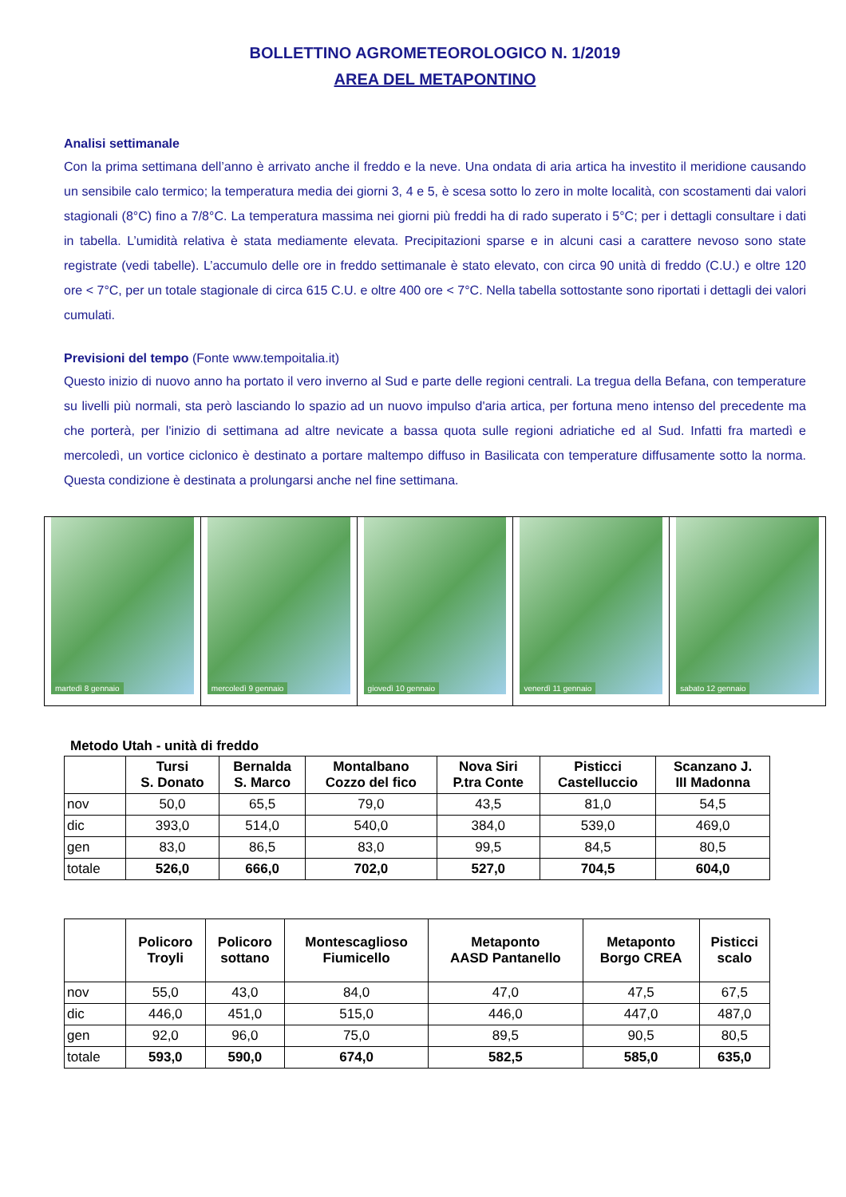BOLLETTINO AGROMETEOROLOGICO N. 1/2019
AREA DEL METAPONTINO
Analisi settimanale
Con la prima settimana dell’anno è arrivato anche il freddo e la neve. Una ondata di aria artica ha investito il meridione causando un sensibile calo termico; la temperatura media dei giorni 3, 4 e 5, è scesa sotto lo zero in molte località, con scostamenti dai valori stagionali (8°C) fino a 7/8°C. La temperatura massima nei giorni più freddi ha di rado superato i 5°C; per i dettagli consultare i dati in tabella. L’umidità relativa è stata mediamente elevata. Precipitazioni sparse e in alcuni casi a carattere nevoso sono state registrate (vedi tabelle). L’accumulo delle ore in freddo settimanale è stato elevato, con circa 90 unità di freddo (C.U.) e oltre 120 ore < 7°C, per un totale stagionale di circa 615 C.U. e oltre 400 ore < 7°C. Nella tabella sottostante sono riportati i dettagli dei valori cumulati.
Previsioni del tempo (Fonte www.tempoitalia.it)
Questo inizio di nuovo anno ha portato il vero inverno al Sud e parte delle regioni centrali. La tregua della Befana, con temperature su livelli più normali, sta però lasciando lo spazio ad un nuovo impulso d'aria artica, per fortuna meno intenso del precedente ma che porterà, per l'inizio di settimana ad altre nevicate a bassa quota sulle regioni adriatiche ed al Sud. Infatti fra martedì e mercoledì, un vortice ciclonico è destinato a portare maltempo diffuso in Basilicata con temperature diffusamente sotto la norma. Questa condizione è destinata a prolungarsi anche nel fine settimana.
martedì 8 gennaio
mercoledì 9 gennaio
giovedì 10 gennaio
venerdì 11 gennaio
sabato 12 gennaio
Metodo Utah - unità di freddo
| | Tursi S. Donato | Bernalda S. Marco | Montalbano Cozzo del fico | Nova Siri P.tra Conte | Pisticci Castelluccio | Scanzano J. III Madonna |
| --- | --- | --- | --- | --- | --- | --- |
| nov | 50,0 | 65,5 | 79,0 | 43,5 | 81,0 | 54,5 |
| dic | 393,0 | 514,0 | 540,0 | 384,0 | 539,0 | 469,0 |
| gen | 83,0 | 86,5 | 83,0 | 99,5 | 84,5 | 80,5 |
| totale | 526,0 | 666,0 | 702,0 | 527,0 | 704,5 | 604,0 |
| | Policoro Troyli | Policoro sottano | Montescaglioso Fiumicello | Metaponto AASD Pantanello | Metaponto Borgo CREA | Pisticci scalo |
| --- | --- | --- | --- | --- | --- | --- |
| nov | 55,0 | 43,0 | 84,0 | 47,0 | 47,5 | 67,5 |
| dic | 446,0 | 451,0 | 515,0 | 446,0 | 447,0 | 487,0 |
| gen | 92,0 | 96,0 | 75,0 | 89,5 | 90,5 | 80,5 |
| totale | 593,0 | 590,0 | 674,0 | 582,5 | 585,0 | 635,0 |